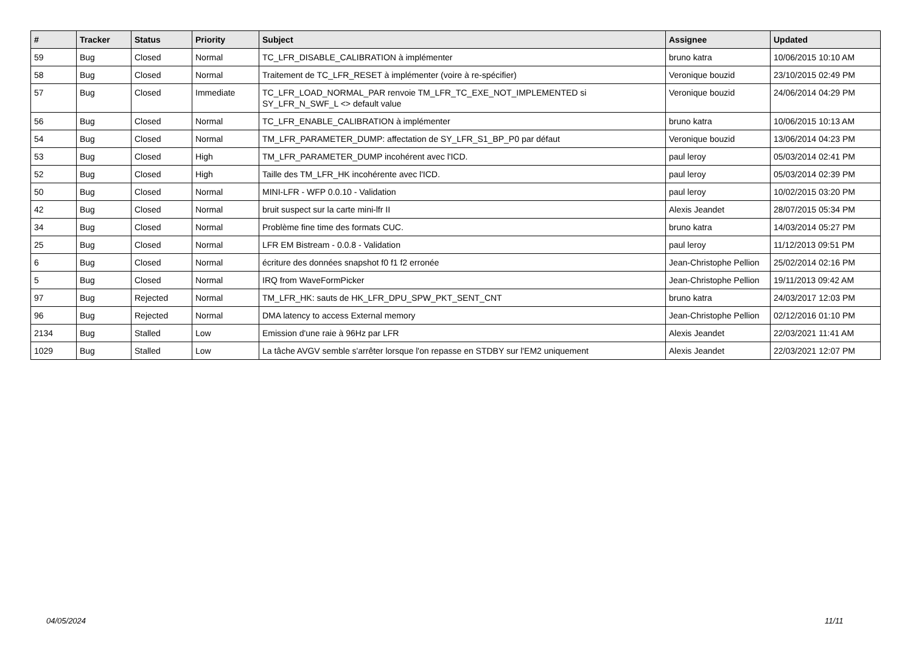| # | Tracker | Status | Priority | Subject | Assignee | Updated |
| --- | --- | --- | --- | --- | --- | --- |
| 59 | Bug | Closed | Normal | TC_LFR_DISABLE_CALIBRATION à implémenter | bruno katra | 10/06/2015 10:10 AM |
| 58 | Bug | Closed | Normal | Traitement de TC_LFR_RESET à implémenter (voire à re-spécifier) | Veronique bouzid | 23/10/2015 02:49 PM |
| 57 | Bug | Closed | Immediate | TC_LFR_LOAD_NORMAL_PAR renvoie TM_LFR_TC_EXE_NOT_IMPLEMENTED si SY_LFR_N_SWF_L <> default value | Veronique bouzid | 24/06/2014 04:29 PM |
| 56 | Bug | Closed | Normal | TC_LFR_ENABLE_CALIBRATION à implémenter | bruno katra | 10/06/2015 10:13 AM |
| 54 | Bug | Closed | Normal | TM_LFR_PARAMETER_DUMP: affectation de SY_LFR_S1_BP_P0 par défaut | Veronique bouzid | 13/06/2014 04:23 PM |
| 53 | Bug | Closed | High | TM_LFR_PARAMETER_DUMP incohérent avec l'ICD. | paul leroy | 05/03/2014 02:41 PM |
| 52 | Bug | Closed | High | Taille des TM_LFR_HK incohérente avec l'ICD. | paul leroy | 05/03/2014 02:39 PM |
| 50 | Bug | Closed | Normal | MINI-LFR - WFP 0.0.10 - Validation | paul leroy | 10/02/2015 03:20 PM |
| 42 | Bug | Closed | Normal | bruit suspect sur la carte mini-lfr II | Alexis Jeandet | 28/07/2015 05:34 PM |
| 34 | Bug | Closed | Normal | Problème fine time des formats CUC. | bruno katra | 14/03/2014 05:27 PM |
| 25 | Bug | Closed | Normal | LFR EM Bistream - 0.0.8 - Validation | paul leroy | 11/12/2013 09:51 PM |
| 6 | Bug | Closed | Normal | écriture des données snapshot f0 f1 f2 erronée | Jean-Christophe Pellion | 25/02/2014 02:16 PM |
| 5 | Bug | Closed | Normal | IRQ from WaveFormPicker | Jean-Christophe Pellion | 19/11/2013 09:42 AM |
| 97 | Bug | Rejected | Normal | TM_LFR_HK: sauts de HK_LFR_DPU_SPW_PKT_SENT_CNT | bruno katra | 24/03/2017 12:03 PM |
| 96 | Bug | Rejected | Normal | DMA latency to access External memory | Jean-Christophe Pellion | 02/12/2016 01:10 PM |
| 2134 | Bug | Stalled | Low | Emission d'une raie à 96Hz par LFR | Alexis Jeandet | 22/03/2021 11:41 AM |
| 1029 | Bug | Stalled | Low | La tâche AVGV semble s'arrêter lorsque l'on repasse en STDBY sur l'EM2 uniquement | Alexis Jeandet | 22/03/2021 12:07 PM |
04/05/2024 11/11